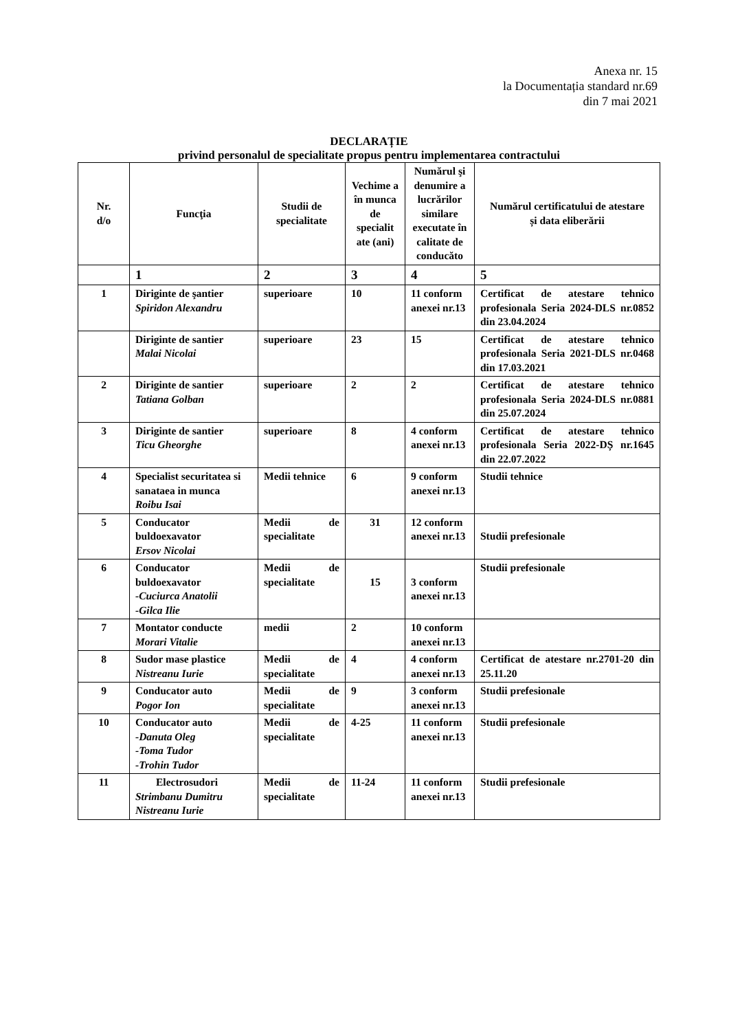Anexa nr. 15
la Documentația standard nr.69
din 7 mai 2021
DECLARAȚIE
privind personalul de specialitate propus pentru implementarea contractului
| Nr. d/o | Funcţia | Studii de specialitate | Vechime a în munca de specialit ate (ani) | Numărul şi denumire a lucrărilor similare executate în calitate de conducăto | Numărul certificatului de atestare și data eliberării |
| --- | --- | --- | --- | --- | --- |
| | 1 | 2 | 3 | 4 | 5 |
| 1 | Diriginte de şantier Spiridon Alexandru | superioare | 10 | 11 conform anexei nr.13 | Certificat de atestare tehnico profesionala Seria 2024-DLS nr.0852 din 23.04.2024 |
| | Diriginte de santier Malai Nicolai | superioare | 23 | 15 | Certificat de atestare tehnico profesionala Seria 2021-DLS nr.0468 din 17.03.2021 |
| 2 | Diriginte de santier Tatiana Golban | superioare | 2 | 2 | Certificat de atestare tehnico profesionala Seria 2024-DLS nr.0881 din 25.07.2024 |
| 3 | Diriginte de santier Ticu Gheorghe | superioare | 8 | 4 conform anexei nr.13 | Certificat de atestare tehnico profesionala Seria 2022-DȘ nr.1645 din 22.07.2022 |
| 4 | Specialist securitatea si sanataea in munca Roibu Isai | Medii tehnice | 6 | 9 conform anexei nr.13 | Studii tehnice |
| 5 | Conducator buldoexavator Ersov Nicolai | Medii de specialitate | 31 | 12 conform anexei nr.13 | Studii prefesionale |
| 6 | Conducator buldoexavator -Cuciurca Anatolii -Gilca Ilie | Medii de specialitate | 15 | 3 conform anexei nr.13 | Studii prefesionale |
| 7 | Montator conducte Morari Vitalie | medii | 2 | 10 conform anexei nr.13 | |
| 8 | Sudor mase plastice Nistreanu Iurie | Medii de specialitate | 4 | 4 conform anexei nr.13 | Certificat de atestare nr.2701-20 din 25.11.20 |
| 9 | Conducator auto Pogor Ion | Medii de specialitate | 9 | 3 conform anexei nr.13 | Studii prefesionale |
| 10 | Conducator auto -Danuta Oleg -Toma Tudor -Trohin Tudor | Medii de specialitate | 4-25 | 11 conform anexei nr.13 | Studii prefesionale |
| 11 | Electrosudori Strimbanu Dumitru Nistreanu Iurie | Medii de specialitate | 11-24 | 11 conform anexei nr.13 | Studii prefesionale |